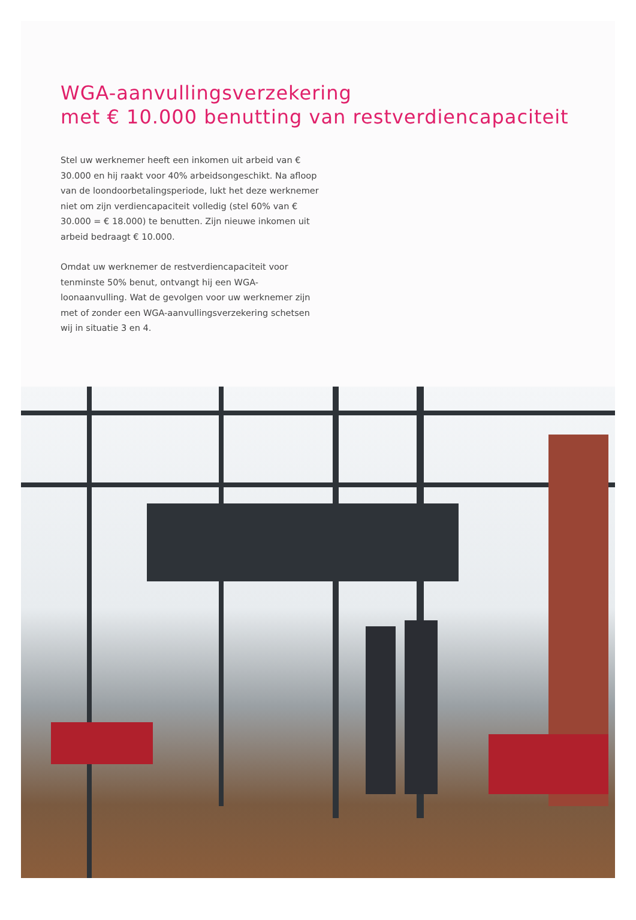WGA-aanvullingsverzekering
met € 10.000 benutting van restverdiencapaciteit
Stel uw werknemer heeft een inkomen uit arbeid van € 30.000 en hij raakt voor 40% arbeidsongeschikt. Na afloop van de loondoorbetalingsperiode, lukt het deze werknemer niet om zijn verdiencapaciteit volledig (stel 60% van € 30.000 = € 18.000) te benutten. Zijn nieuwe inkomen uit arbeid bedraagt € 10.000.
Omdat uw werknemer de restverdiencapaciteit voor tenminste 50% benut, ontvangt hij een WGA-loonaanvulling. Wat de gevolgen voor uw werknemer zijn met of zonder een WGA-aanvullingsverzekering schetsen wij in situatie 3 en 4.